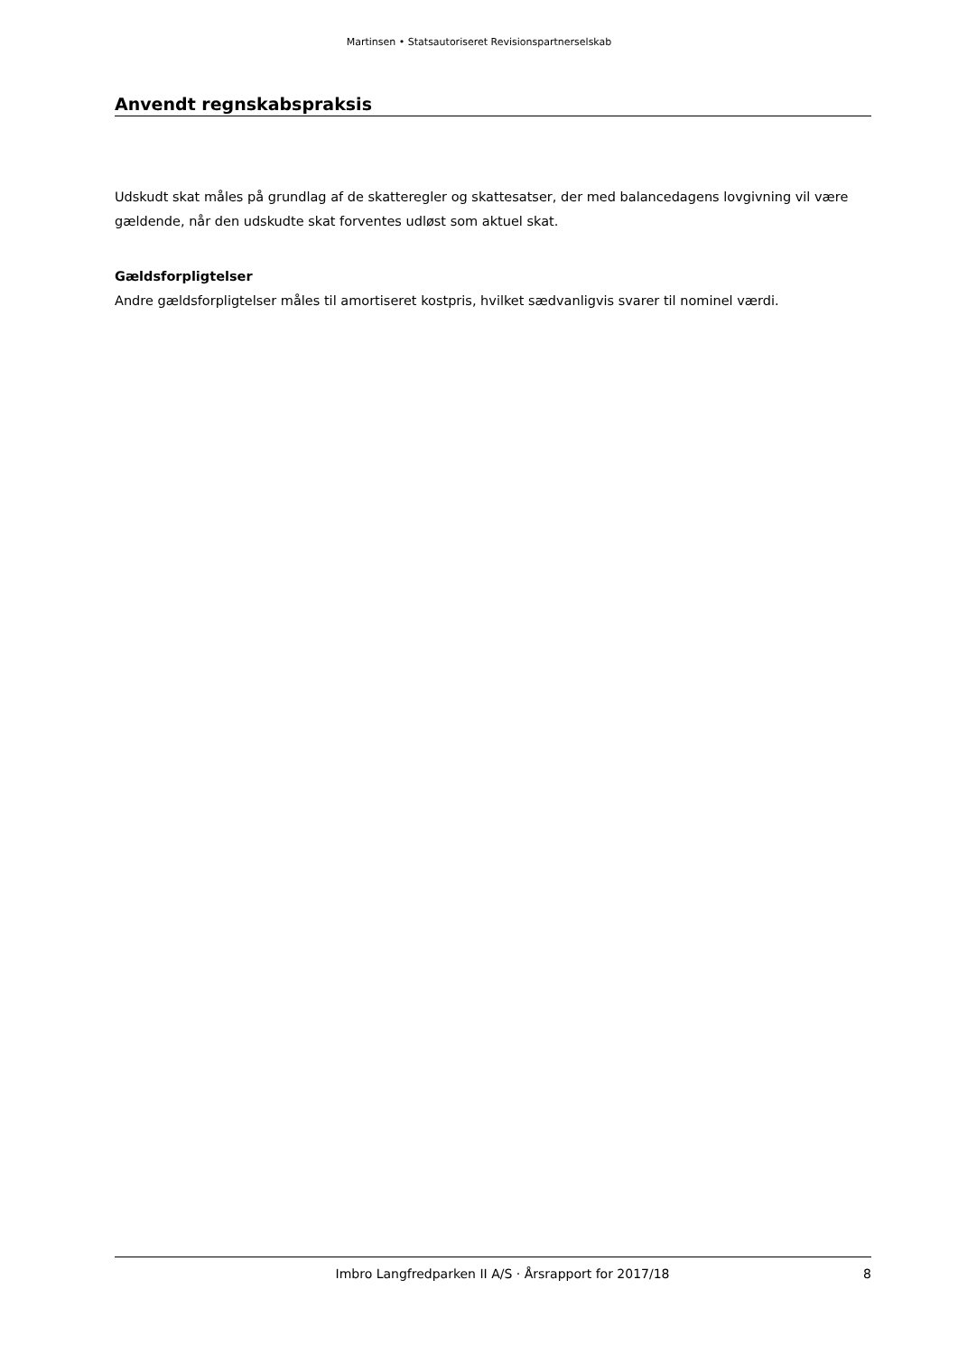Martinsen • Statsautoriseret Revisionspartnerselskab
Anvendt regnskabspraksis
Udskudt skat måles på grundlag af de skatteregler og skattesatser, der med balancedagens lovgivning vil være gældende, når den udskudte skat forventes udløst som aktuel skat.
Gældsforpligtelser
Andre gældsforpligtelser måles til amortiseret kostpris, hvilket sædvanligvis svarer til nominel værdi.
Imbro Langfredparken II A/S · Årsrapport for 2017/18 8